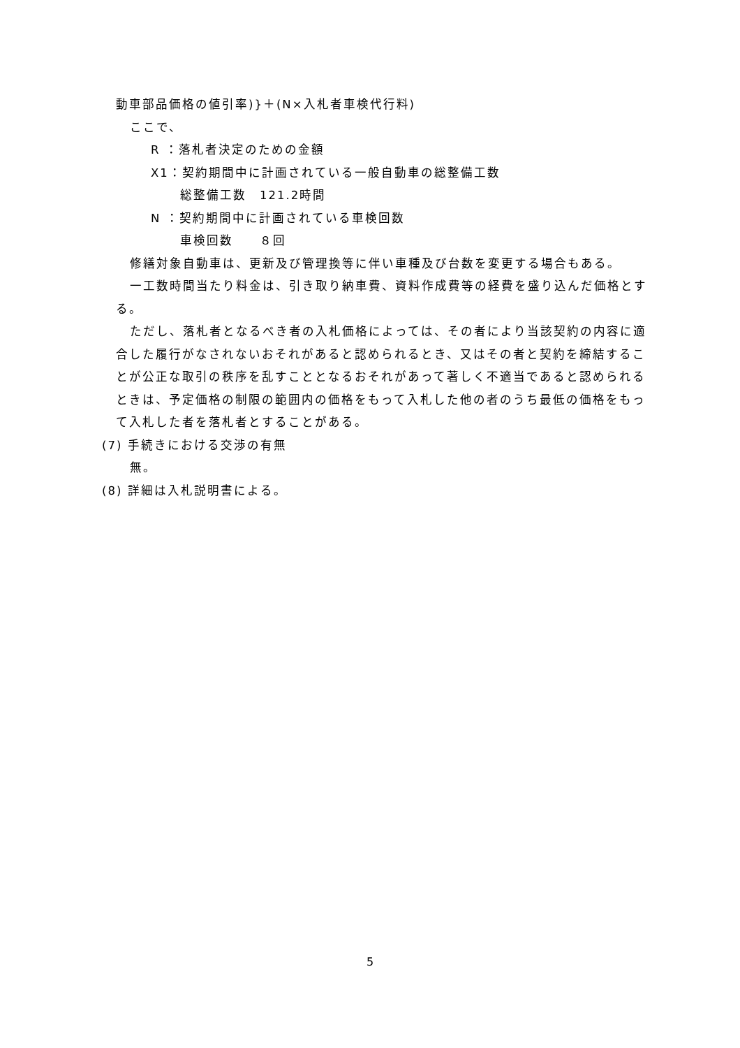動車部品価格の値引率)}＋(N×入札者車検代行料)
ここで、
R ：落札者決定のための金額
X1：契約期間中に計画されている一般自動車の総整備工数
総整備工数　121.2時間
N ：契約期間中に計画されている車検回数
車検回数　　８回
修繕対象自動車は、更新及び管理換等に伴い車種及び台数を変更する場合もある。
一工数時間当たり料金は、引き取り納車費、資料作成費等の経費を盛り込んだ価格とする。
ただし、落札者となるべき者の入札価格によっては、その者により当該契約の内容に適合した履行がなされないおそれがあると認められるとき、又はその者と契約を締結することが公正な取引の秩序を乱すこととなるおそれがあって著しく不適当であると認められるときは、予定価格の制限の範囲内の価格をもって入札した他の者のうち最低の価格をもって入札した者を落札者とすることがある。
(7) 手続きにおける交渉の有無
無。
(8) 詳細は入札説明書による。
5